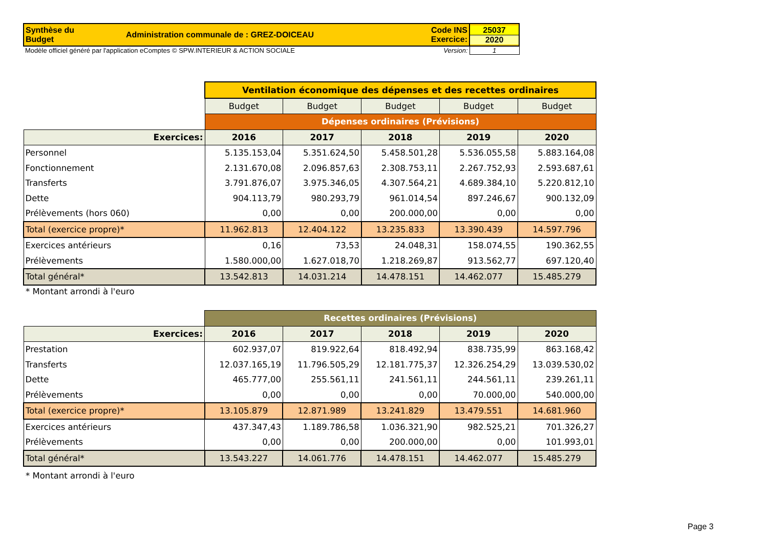| Synthèse du Budget | Administration communale de : GREZ-DOICEAU | Code INS Exercice: | 25037 2020 |
| Modèle officiel généré par l'application eComptes © SPW.INTERIEUR & ACTION SOCIALE | | Version: | 1 |
| | Ventilation économique des dépenses et des recettes ordinaires | | | | |
| | Budget | Budget | Budget | Budget | Budget |
| | Dépenses ordinaires (Prévisions) | | | | |
| Exercices: | 2016 | 2017 | 2018 | 2019 | 2020 |
| Personnel | 5.135.153,04 | 5.351.624,50 | 5.458.501,28 | 5.536.055,58 | 5.883.164,08 |
| Fonctionnement | 2.131.670,08 | 2.096.857,63 | 2.308.753,11 | 2.267.752,93 | 2.593.687,61 |
| Transferts | 3.791.876,07 | 3.975.346,05 | 4.307.564,21 | 4.689.384,10 | 5.220.812,10 |
| Dette | 904.113,79 | 980.293,79 | 961.014,54 | 897.246,67 | 900.132,09 |
| Prélèvements (hors 060) | 0,00 | 0,00 | 200.000,00 | 0,00 | 0,00 |
| Total (exercice propre)* | 11.962.813 | 12.404.122 | 13.235.833 | 13.390.439 | 14.597.796 |
| Exercices antérieurs | 0,16 | 73,53 | 24.048,31 | 158.074,55 | 190.362,55 |
| Prélèvements | 1.580.000,00 | 1.627.018,70 | 1.218.269,87 | 913.562,77 | 697.120,40 |
| Total général* | 13.542.813 | 14.031.214 | 14.478.151 | 14.462.077 | 15.485.279 |
* Montant arrondi à l'euro
| | Recettes ordinaires (Prévisions) | | | | |
| Exercices: | 2016 | 2017 | 2018 | 2019 | 2020 |
| Prestation | 602.937,07 | 819.922,64 | 818.492,94 | 838.735,99 | 863.168,42 |
| Transferts | 12.037.165,19 | 11.796.505,29 | 12.181.775,37 | 12.326.254,29 | 13.039.530,02 |
| Dette | 465.777,00 | 255.561,11 | 241.561,11 | 244.561,11 | 239.261,11 |
| Prélèvements | 0,00 | 0,00 | 0,00 | 70.000,00 | 540.000,00 |
| Total (exercice propre)* | 13.105.879 | 12.871.989 | 13.241.829 | 13.479.551 | 14.681.960 |
| Exercices antérieurs | 437.347,43 | 1.189.786,58 | 1.036.321,90 | 982.525,21 | 701.326,27 |
| Prélèvements | 0,00 | 0,00 | 200.000,00 | 0,00 | 101.993,01 |
| Total général* | 13.543.227 | 14.061.776 | 14.478.151 | 14.462.077 | 15.485.279 |
* Montant arrondi à l'euro
Page 3